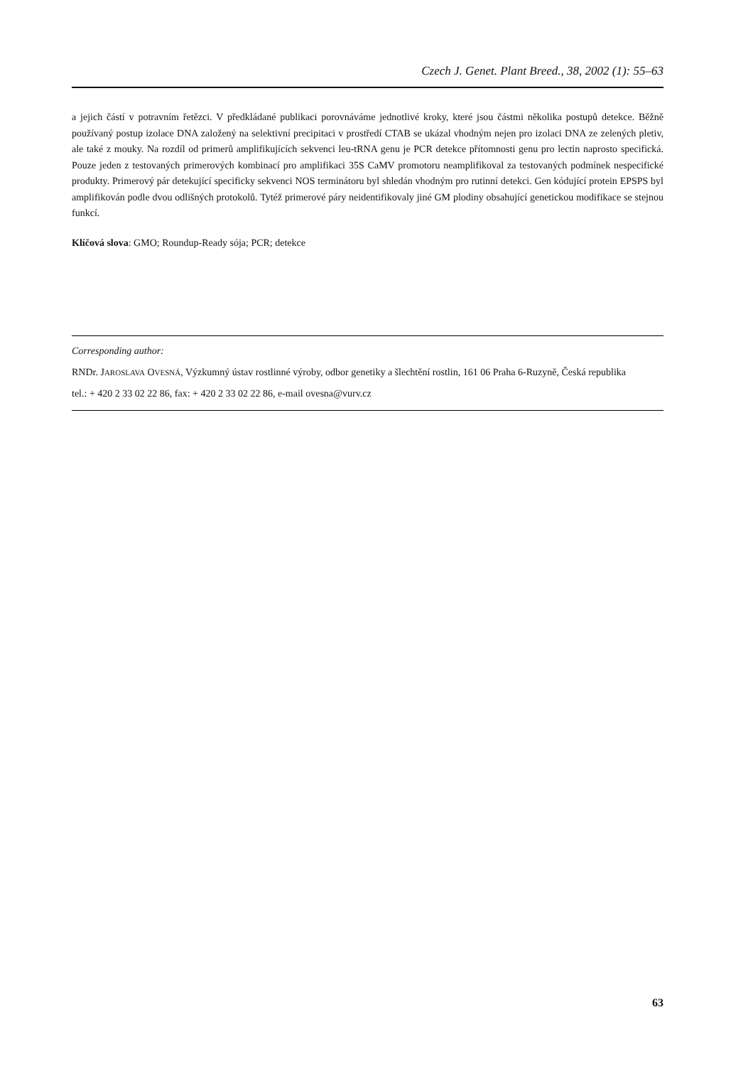Czech J. Genet. Plant Breed., 38, 2002 (1): 55–63
a jejich částí v potravním řetězci. V předkládané publikaci porovnáváme jednotlivé kroky, které jsou částmi několika postupů detekce. Běžně používaný postup izolace DNA založený na selektivní precipitaci v prostředí CTAB se ukázal vhodným nejen pro izolaci DNA ze zelených pletiv, ale také z mouky. Na rozdíl od primerů amplifikujících sekvenci leu-tRNA genu je PCR detekce přítomnosti genu pro lectin naprosto specifická. Pouze jeden z testovaných primerových kombinací pro amplifikaci 35S CaMV promotoru neamplifikoval za testovaných podmínek nespecifické produkty. Primerový pár detekující specificky sekvenci NOS terminátoru byl shledán vhodným pro rutinní detekci. Gen kódující protein EPSPS byl amplifikován podle dvou odlišných protokolů. Tytéž primerové páry neidentifikovaly jiné GM plodiny obsahující genetickou modifikace se stejnou funkcí.
Klíčová slova: GMO; Roundup-Ready sója; PCR; detekce
Corresponding author:
RNDr. JAROSLAVA OVESNÁ, Výzkumný ústav rostlinné výroby, odbor genetiky a šlechtění rostlin, 161 06 Praha 6-Ruzyně, Česká republika
tel.: + 420 2 33 02 22 86, fax: + 420 2 33 02 22 86, e-mail ovesna@vurv.cz
63